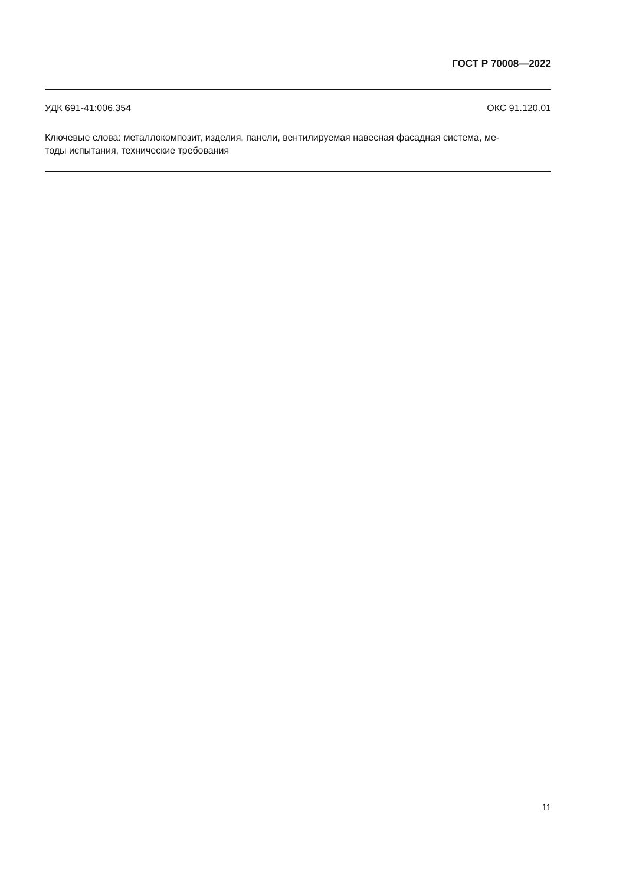ГОСТ Р 70008—2022
УДК 691-41:006.354 ОКС 91.120.01
Ключевые слова: металлокомпозит, изделия, панели, вентилируемая навесная фасадная система, ме-
тоды испытания, технические требования
11